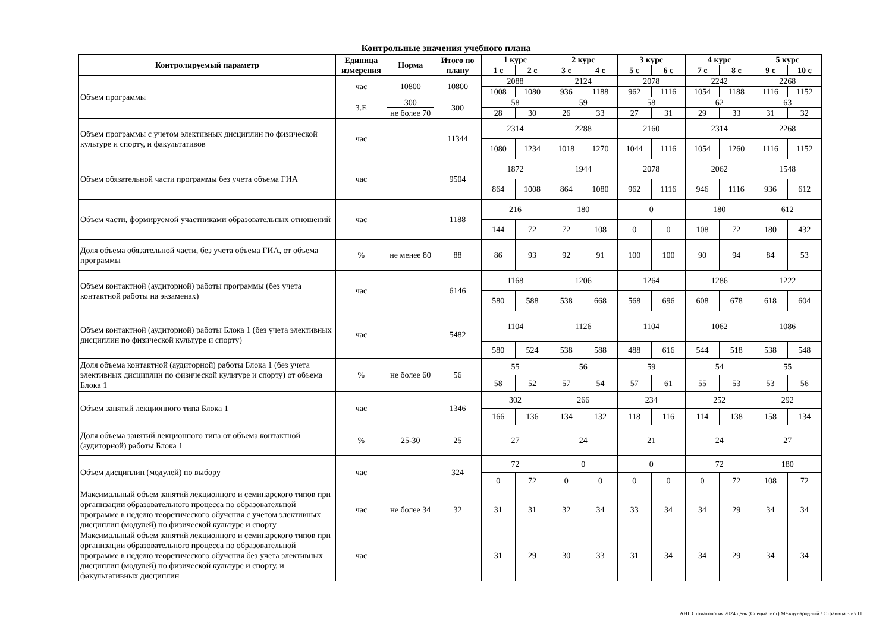Контрольные значения учебного плана
| Контролируемый параметр | Единица измерения | Норма | Итого по плану | 1 курс | | 2 курс | | 3 курс | | 4 курс | | 5 курс | |
| --- | --- | --- | --- | --- | --- | --- | --- | --- | --- | --- | --- | --- | --- |
| | | | | 1 с | 2 с | 3 с | 4 с | 5 с | 6 с | 7 с | 8 с | 9 с | 10 с |
| Объем программы | час | 10800 | 10800 | 2088 | | 2124 | | 2078 | | 2242 | | 2268 | |
| | | | | 1008 | 1080 | 936 | 1188 | 962 | 1116 | 1054 | 1188 | 1116 | 1152 |
| | З.Е | 300 | 300 | 58 | | 59 | | 58 | | 62 | | 63 | |
| | | не более 70 | | 28 | 30 | 26 | 33 | 27 | 31 | 29 | 33 | 31 | 32 |
| Объем программы с учетом элективных дисциплин по физической культуре и спорту, и факультативов | час | | 11344 | 2314 | | 2288 | | 2160 | | 2314 | | 2268 | |
| | | | | 1080 | 1234 | 1018 | 1270 | 1044 | 1116 | 1054 | 1260 | 1116 | 1152 |
| Объем обязательной части программы без учета объема ГИА | час | | 9504 | 1872 | | 1944 | | 2078 | | 2062 | | 1548 | |
| | | | | 864 | 1008 | 864 | 1080 | 962 | 1116 | 946 | 1116 | 936 | 612 |
| Объем части, формируемой участниками образовательных отношений | час | | 1188 | 216 | | 180 | | 0 | | 180 | | 612 | |
| | | | | 144 | 72 | 72 | 108 | 0 | 0 | 108 | 72 | 180 | 432 |
| Доля объема обязательной части, без учета объема ГИА, от объема программы | % | не менее 80 | 88 | 86 | 93 | 92 | 91 | 100 | 100 | 90 | 94 | 84 | 53 |
| Объем контактной (аудиторной) работы программы (без учета контактной работы на экзаменах) | час | | 6146 | 1168 | | 1206 | | 1264 | | 1286 | | 1222 | |
| | | | | 580 | 588 | 538 | 668 | 568 | 696 | 608 | 678 | 618 | 604 |
| Объем контактной (аудиторной) работы Блока 1 (без учета элективных дисциплин по физической культуре и спорту) | час | | 5482 | 1104 | | 1126 | | 1104 | | 1062 | | 1086 | |
| | | | | 580 | 524 | 538 | 588 | 488 | 616 | 544 | 518 | 538 | 548 |
| Доля объема контактной (аудиторной) работы Блока 1 (без учета элективных дисциплин по физической культуре и спорту) от объема Блока 1 | % | не более 60 | 56 | 55 | | 56 | | 59 | | 54 | | 55 | |
| | | | | 58 | 52 | 57 | 54 | 57 | 61 | 55 | 53 | 53 | 56 |
| Объем занятий лекционного типа Блока 1 | час | | 1346 | 302 | | 266 | | 234 | | 252 | | 292 | |
| | | | | 166 | 136 | 134 | 132 | 118 | 116 | 114 | 138 | 158 | 134 |
| Доля объема занятий лекционного типа от объема контактной (аудиторной) работы Блока 1 | % | 25-30 | 25 | 27 | | 24 | | 21 | | 24 | | 27 | |
| Объем дисциплин (модулей) по выбору | час | | 324 | 72 | | 0 | | 0 | | 72 | | 180 | |
| | | | | 0 | 72 | 0 | 0 | 0 | 0 | 0 | 72 | 108 | 72 |
| Максимальный объем занятий лекционного и семинарского типов при организации образовательного процесса по образовательной программе в неделю теоретического обучения с учетом элективных дисциплин (модулей) по физической культуре и спорту | час | не более 34 | 32 | 31 | 31 | 32 | 34 | 33 | 34 | 34 | 29 | 34 | 34 |
| Максимальный объем занятий лекционного и семинарского типов при организации образовательного процесса по образовательной программе в неделю теоретического обучения без учета элективных дисциплин (модулей) по физической культуре и спорту, и факультативных дисциплин | час | | | 31 | 29 | 30 | 33 | 31 | 34 | 34 | 29 | 34 | 34 |
АНГ Стоматология 2024 день (Специалист) Международный / Страница 3 из 11